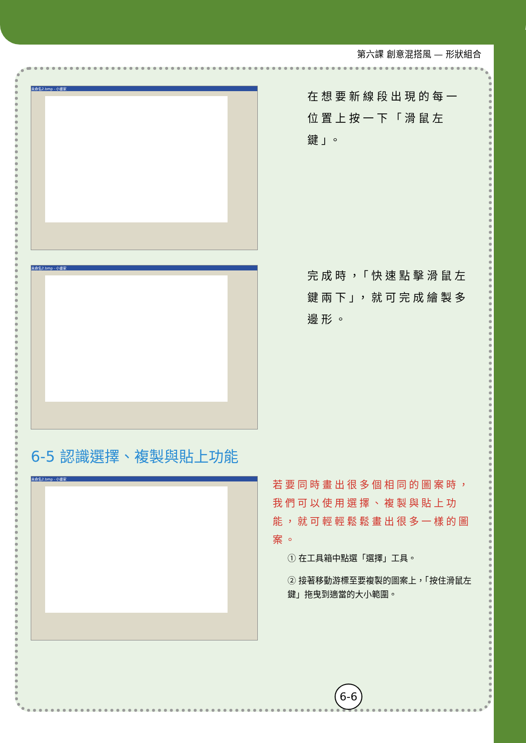第六課 創意混搭風 — 形狀組合
未命名2.bmp - 小畫家
在想要新線段出現的每一位置上按一下「滑鼠左鍵」。
未命名2.bmp - 小畫家
完成時，「快速點擊滑鼠左鍵兩下」，就可完成繪製多邊形。
6-5 認識選擇、複製與貼上功能
未命名2.bmp - 小畫家
若要同時畫出很多個相同的圖案時，我們可以使用選擇、複製與貼上功能，就可輕輕鬆鬆畫出很多一樣的圖案。
① 在工具箱中點選「選擇」工具。
② 接著移動游標至要複製的圖案上，「按住滑鼠左鍵」拖曳到適當的大小範圍。
6-6